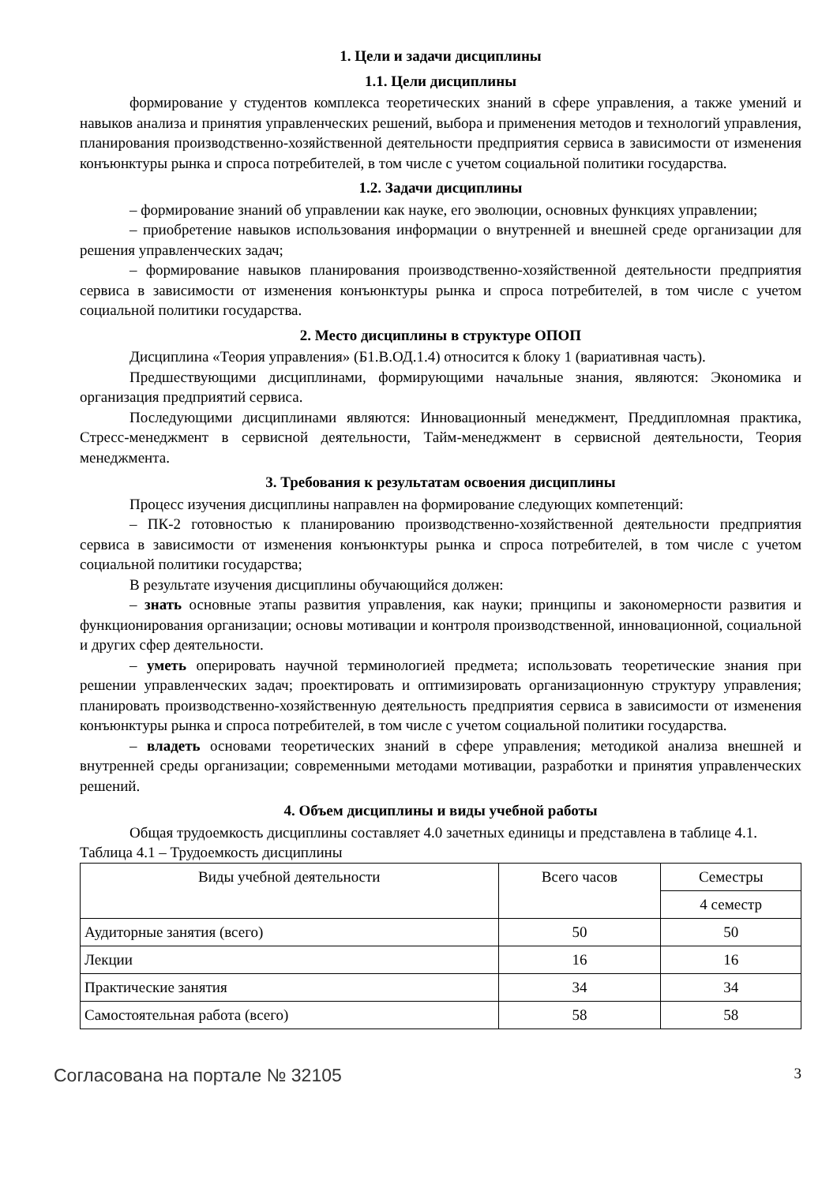1. Цели и задачи дисциплины
1.1. Цели дисциплины
формирование у студентов комплекса теоретических знаний в сфере управления, а также умений и навыков анализа и принятия управленческих решений, выбора и применения методов и технологий управления, планирования производственно-хозяйственной деятельности предприятия сервиса в зависимости от изменения конъюнктуры рынка и спроса потребителей, в том числе с учетом социальной политики государства.
1.2. Задачи дисциплины
– формирование знаний об управлении как науке, его эволюции, основных функциях управлении;
– приобретение навыков использования информации о внутренней и внешней среде организации для решения управленческих задач;
– формирование навыков планирования производственно-хозяйственной деятельности предприятия сервиса в зависимости от изменения конъюнктуры рынка и спроса потребителей, в том числе с учетом социальной политики государства.
2. Место дисциплины в структуре ОПОП
Дисциплина «Теория управления» (Б1.В.ОД.1.4) относится к блоку 1 (вариативная часть).
Предшествующими дисциплинами, формирующими начальные знания, являются: Экономика и организация предприятий сервиса.
Последующими дисциплинами являются: Инновационный менеджмент, Преддипломная практика, Стресс-менеджмент в сервисной деятельности, Тайм-менеджмент в сервисной деятельности, Теория менеджмента.
3. Требования к результатам освоения дисциплины
Процесс изучения дисциплины направлен на формирование следующих компетенций:
– ПК-2 готовностью к планированию производственно-хозяйственной деятельности предприятия сервиса в зависимости от изменения конъюнктуры рынка и спроса потребителей, в том числе с учетом социальной политики государства;
В результате изучения дисциплины обучающийся должен:
– знать основные этапы развития управления, как науки; принципы и закономерности развития и функционирования организации; основы мотивации и контроля производственной, инновационной, социальной и других сфер деятельности.
– уметь оперировать научной терминологией предмета; использовать теоретические знания при решении управленческих задач; проектировать и оптимизировать организационную структуру управления; планировать производственно-хозяйственную деятельность предприятия сервиса в зависимости от изменения конъюнктуры рынка и спроса потребителей, в том числе с учетом социальной политики государства.
– владеть основами теоретических знаний в сфере управления; методикой анализа внешней и внутренней среды организации; современными методами мотивации, разработки и принятия управленческих решений.
4. Объем дисциплины и виды учебной работы
Общая трудоемкость дисциплины составляет 4.0 зачетных единицы и представлена в таблице 4.1.
Таблица 4.1 – Трудоемкость дисциплины
| Виды учебной деятельности | Всего часов | Семестры |
| --- | --- | --- |
| | | 4 семестр |
| Аудиторные занятия (всего) | 50 | 50 |
| Лекции | 16 | 16 |
| Практические занятия | 34 | 34 |
| Самостоятельная работа (всего) | 58 | 58 |
Согласована на портале № 32105 3